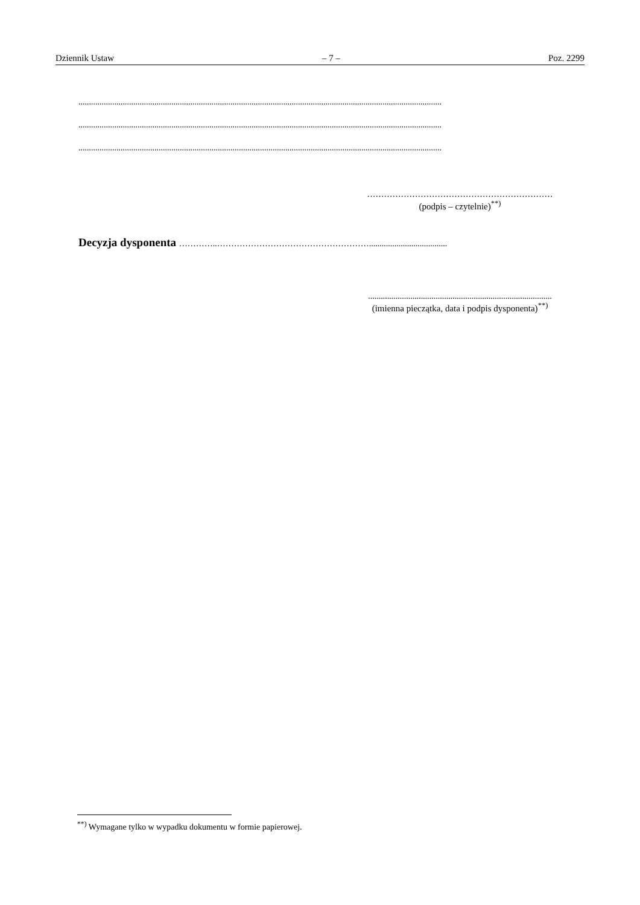Dziennik Ustaw – 7 – Poz. 2299
............................................................................................................................................................................
............................................................................................................................................................................
............................................................................................................................................................................
…………………………………………………………
(podpis – czytelnie)<sup>**)</sup>
Decyzja dysponenta …………..……………………………………………….....................................
.......................................................................................
(imienna pieczątka, data i podpis dysponenta)<sup>**)</sup>
<sup>**)</sup> Wymagane tylko w wypadku dokumentu w formie papierowej.